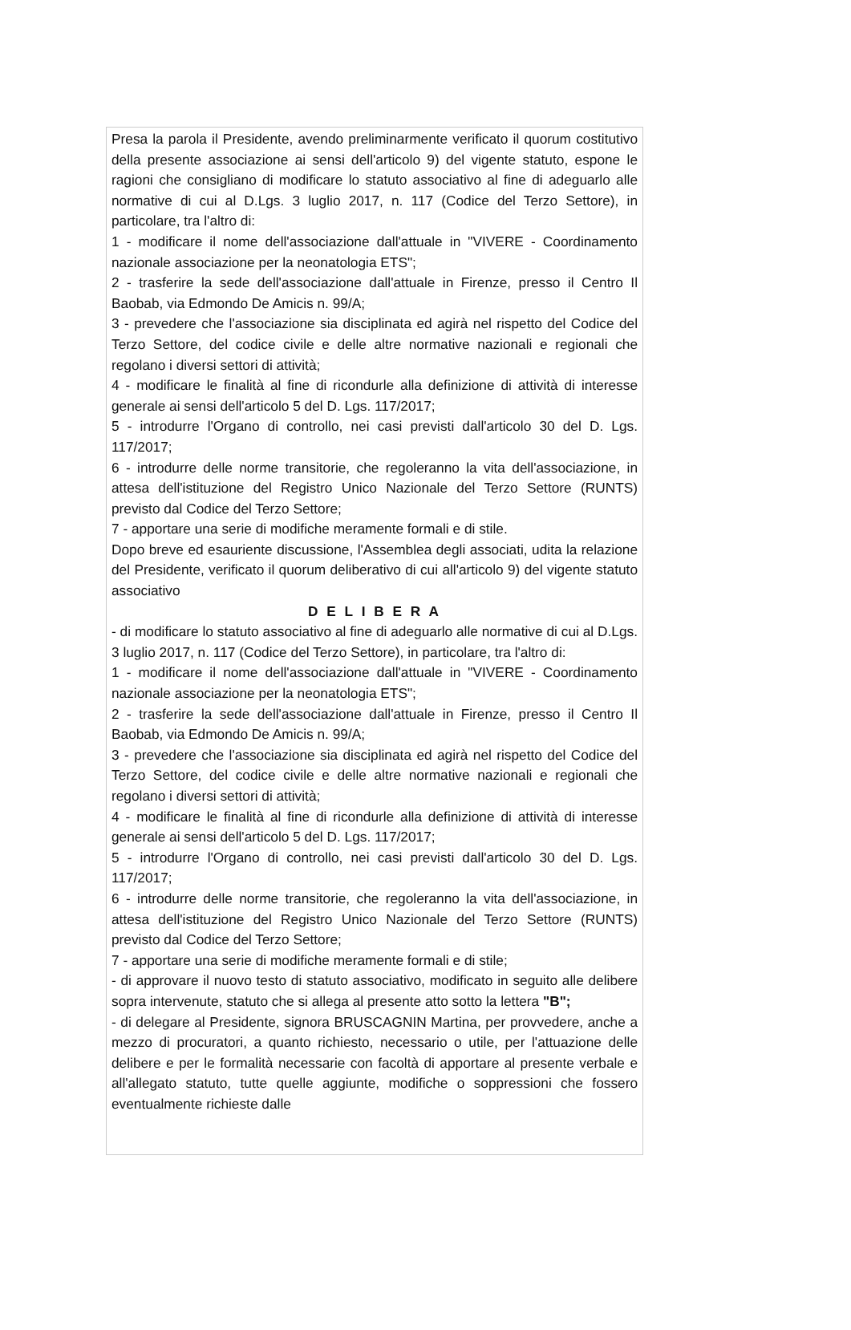Presa la parola il Presidente, avendo preliminarmente verificato il quorum costitutivo della presente associazione ai sensi dell'articolo 9) del vigente statuto, espone le ragioni che consigliano di modificare lo statuto associativo al fine di adeguarlo alle normative di cui al D.Lgs. 3 luglio 2017, n. 117 (Codice del Terzo Settore), in particolare, tra l'altro di:
1 - modificare il nome dell'associazione dall'attuale in "VIVERE - Coordinamento nazionale associazione per la neonatologia ETS";
2 - trasferire la sede dell'associazione dall'attuale in Firenze, presso il Centro Il Baobab, via Edmondo De Amicis n. 99/A;
3 - prevedere che l'associazione sia disciplinata ed agirà nel rispetto del Codice del Terzo Settore, del codice civile e delle altre normative nazionali e regionali che regolano i diversi settori di attività;
4 - modificare le finalità al fine di ricondurle alla definizione di attività di interesse generale ai sensi dell'articolo 5 del D. Lgs. 117/2017;
5 - introdurre l'Organo di controllo, nei casi previsti dall'articolo 30 del D. Lgs. 117/2017;
6 - introdurre delle norme transitorie, che regoleranno la vita dell'associazione, in attesa dell'istituzione del Registro Unico Nazionale del Terzo Settore (RUNTS) previsto dal Codice del Terzo Settore;
7 - apportare una serie di modifiche meramente formali e di stile.
Dopo breve ed esauriente discussione, l'Assemblea degli associati, udita la relazione del Presidente, verificato il quorum deliberativo di cui all'articolo 9) del vigente statuto associativo
D E L I B E R A
- di modificare lo statuto associativo al fine di adeguarlo alle normative di cui al D.Lgs. 3 luglio 2017, n. 117 (Codice del Terzo Settore), in particolare, tra l'altro di:
1 - modificare il nome dell'associazione dall'attuale in "VIVERE - Coordinamento nazionale associazione per la neonatologia ETS";
2 - trasferire la sede dell'associazione dall'attuale in Firenze, presso il Centro Il Baobab, via Edmondo De Amicis n. 99/A;
3 - prevedere che l'associazione sia disciplinata ed agirà nel rispetto del Codice del Terzo Settore, del codice civile e delle altre normative nazionali e regionali che regolano i diversi settori di attività;
4 - modificare le finalità al fine di ricondurle alla definizione di attività di interesse generale ai sensi dell'articolo 5 del D. Lgs. 117/2017;
5 - introdurre l'Organo di controllo, nei casi previsti dall'articolo 30 del D. Lgs. 117/2017;
6 - introdurre delle norme transitorie, che regoleranno la vita dell'associazione, in attesa dell'istituzione del Registro Unico Nazionale del Terzo Settore (RUNTS) previsto dal Codice del Terzo Settore;
7 - apportare una serie di modifiche meramente formali e di stile;
- di approvare il nuovo testo di statuto associativo, modificato in seguito alle delibere sopra intervenute, statuto che si allega al presente atto sotto la lettera "B";
- di delegare al Presidente, signora BRUSCAGNIN Martina, per provvedere, anche a mezzo di procuratori, a quanto richiesto, necessario o utile, per l'attuazione delle delibere e per le formalità necessarie con facoltà di apportare al presente verbale e all'allegato statuto, tutte quelle aggiunte, modifiche o soppressioni che fossero eventualmente richieste dalle